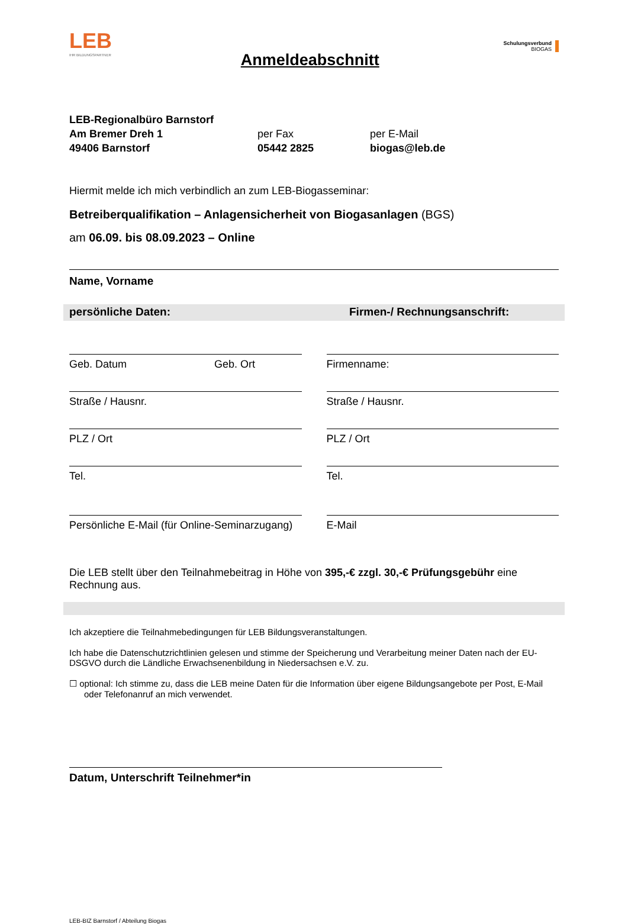LEB
IHR BILDUNGSPARTNER
Anmeldeabschnitt
Schulungsverbund
BIOGAS
LEB-Regionalbüro Barnstorf
Am Bremer Dreh 1
49406 Barnstorf
per Fax
05442 2825
per E-Mail
biogas@leb.de
Hiermit melde ich mich verbindlich an zum LEB-Biogasseminar:
Betreiberqualifikation – Anlagensicherheit von Biogasanlagen (BGS)
am 06.09. bis 08.09.2023 – Online
Name, Vorname
persönliche Daten: Firmen-/ Rechnungsanschrift:
Geb. Datum Geb. Ort
Straße / Hausnr.
PLZ / Ort
Tel.
Persönliche E-Mail (für Online-Seminarzugang)
Firmenname:
Straße / Hausnr.
PLZ / Ort
Tel.
E-Mail
Die LEB stellt über den Teilnahmebeitrag in Höhe von 395,-€ zzgl. 30,-€ Prüfungsgebühr eine Rechnung aus.
Ich akzeptiere die Teilnahmebedingungen für LEB Bildungsveranstaltungen.
Ich habe die Datenschutzrichtlinien gelesen und stimme der Speicherung und Verarbeitung meiner Daten nach der EU-DSGVO durch die Ländliche Erwachsenenbildung in Niedersachsen e.V. zu.
☐ optional: Ich stimme zu, dass die LEB meine Daten für die Information über eigene Bildungsangebote per Post, E-Mail oder Telefonanruf an mich verwendet.
Datum, Unterschrift Teilnehmer*in
LEB-BIZ Barnstorf / Abteilung Biogas